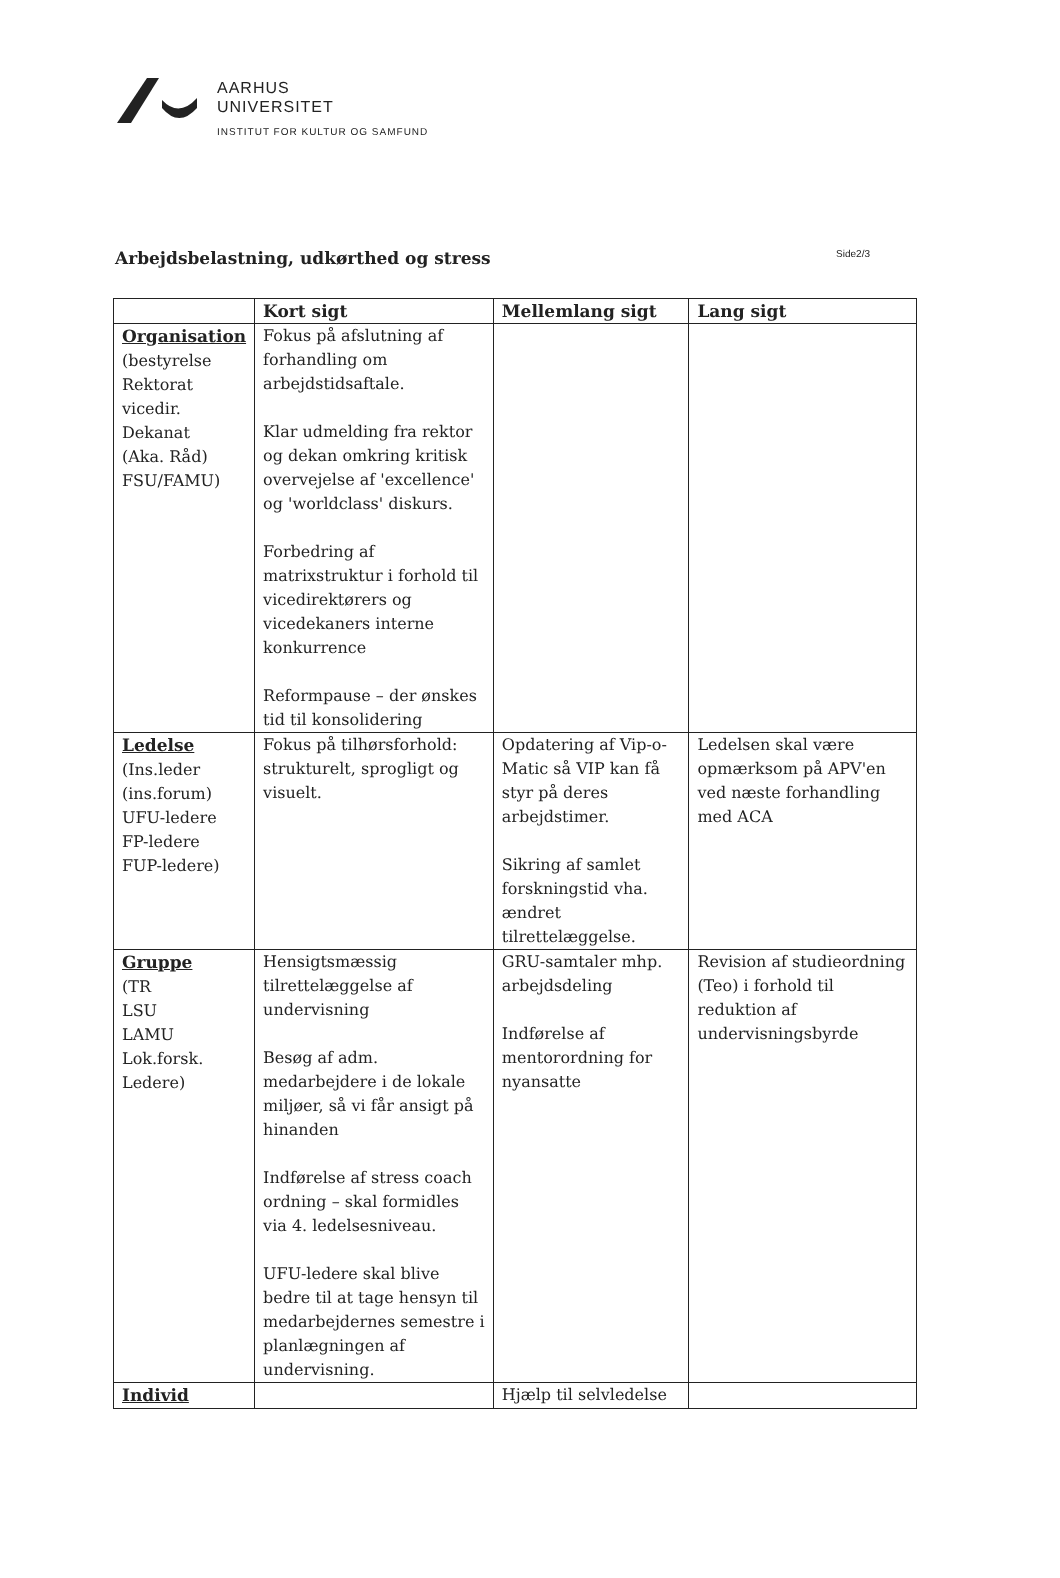AARHUS
UNIVERSITET
INSTITUT FOR KULTUR OG SAMFUND
Arbejdsbelastning, udkørthed og stress
Side2/3
| | Kort sigt | Mellemlang sigt | Lang sigt |
| --- | --- | --- | --- |
| Organisation (bestyrelse Rektorat vicedir. Dekanat (Aka. Råd) FSU/FAMU) | Fokus på afslutning af forhandling om arbejdstidsaftale. Klar udmelding fra rektor og dekan omkring kritisk overvejelse af 'excellence' og 'worldclass' diskurs. Forbedring af matrixstruktur i forhold til vicedirektørers og vicedekaners interne konkurrence Reformpause – der ønskes tid til konsolidering | | |
| Ledelse (Ins.leder (ins.forum) UFU-ledere FP-ledere FUP-ledere) | Fokus på tilhørsforhold: strukturelt, sprogligt og visuelt. | Opdatering af Vip-o-Matic så VIP kan få styr på deres arbejdstimer. Sikring af samlet forskningstid vha. ændret tilrettelæggelse. | Ledelsen skal være opmærksom på APV'en ved næste forhandling med ACA |
| Gruppe (TR LSU LAMU Lok.forsk. Ledere) | Hensigtsmæssig tilrettelæggelse af undervisning Besøg af adm. medarbejdere i de lokale miljøer, så vi får ansigt på hinanden Indførelse af stress coach ordning – skal formidles via 4. ledelsesniveau. UFU-ledere skal blive bedre til at tage hensyn til medarbejdernes semestre i planlægningen af undervisning. | GRU-samtaler mhp. arbejdsdeling Indførelse af mentorordning for nyansatte | Revision af studieordning (Teo) i forhold til reduktion af undervisningsbyrde |
| Individ | | Hjælp til selvledelse | |